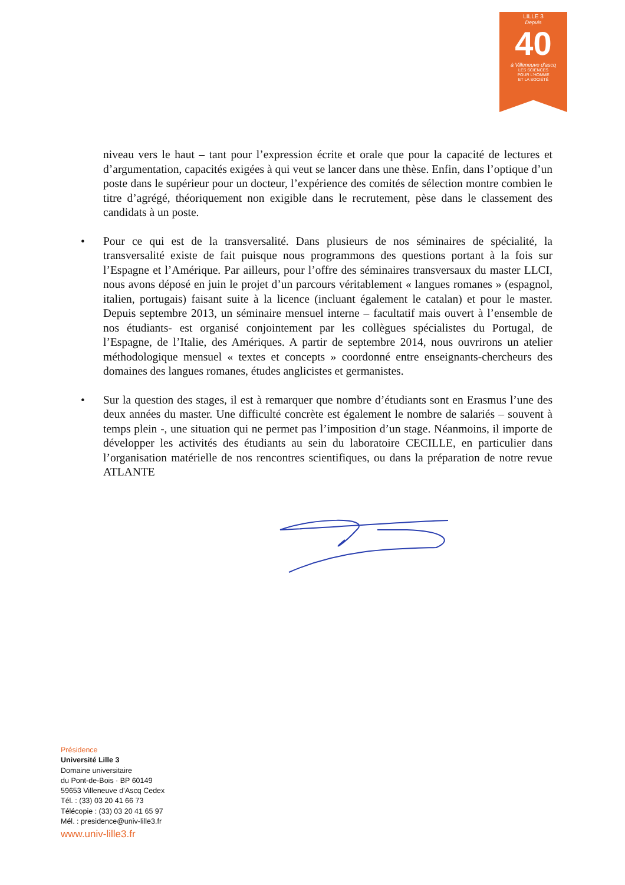LILLE 3
Depuis
40
à Villeneuve d'ascq
LES SCIENCES
POUR L'HOMME
ET LA SOCIÉTÉ
niveau vers le haut – tant pour l’expression écrite et orale que pour la capacité de lectures et d’argumentation, capacités exigées à qui veut se lancer dans une thèse. Enfin, dans l’optique d’un poste dans le supérieur pour un docteur, l’expérience des comités de sélection montre combien le titre d’agrégé, théoriquement non exigible dans le recrutement, pèse dans le classement des candidats à un poste.
• Pour ce qui est de la transversalité. Dans plusieurs de nos séminaires de spécialité, la transversalité existe de fait puisque nous programmons des questions portant à la fois sur l’Espagne et l’Amérique. Par ailleurs, pour l’offre des séminaires transversaux du master LLCI, nous avons déposé en juin le projet d’un parcours véritablement « langues romanes » (espagnol, italien, portugais) faisant suite à la licence (incluant également le catalan) et pour le master. Depuis septembre 2013, un séminaire mensuel interne – facultatif mais ouvert à l’ensemble de nos étudiants- est organisé conjointement par les collègues spécialistes du Portugal, de l’Espagne, de l’Italie, des Amériques. A partir de septembre 2014, nous ouvrirons un atelier méthodologique mensuel « textes et concepts » coordonné entre enseignants-chercheurs des domaines des langues romanes, études anglicistes et germanistes.
• Sur la question des stages, il est à remarquer que nombre d’étudiants sont en Erasmus l’une des deux années du master. Une difficulté concrète est également le nombre de salariés – souvent à temps plein -, une situation qui ne permet pas l’imposition d’un stage. Néanmoins, il importe de développer les activités des étudiants au sein du laboratoire CECILLE, en particulier dans l’organisation matérielle de nos rencontres scientifiques, ou dans la préparation de notre revue ATLANTE
Présidence
Université Lille 3
Domaine universitaire
du Pont-de-Bois · BP 60149
59653 Villeneuve d’Ascq Cedex
Tél. : (33) 03 20 41 66 73
Télécopie : (33) 03 20 41 65 97
Mél. : presidence@univ-lille3.fr
www.univ-lille3.fr